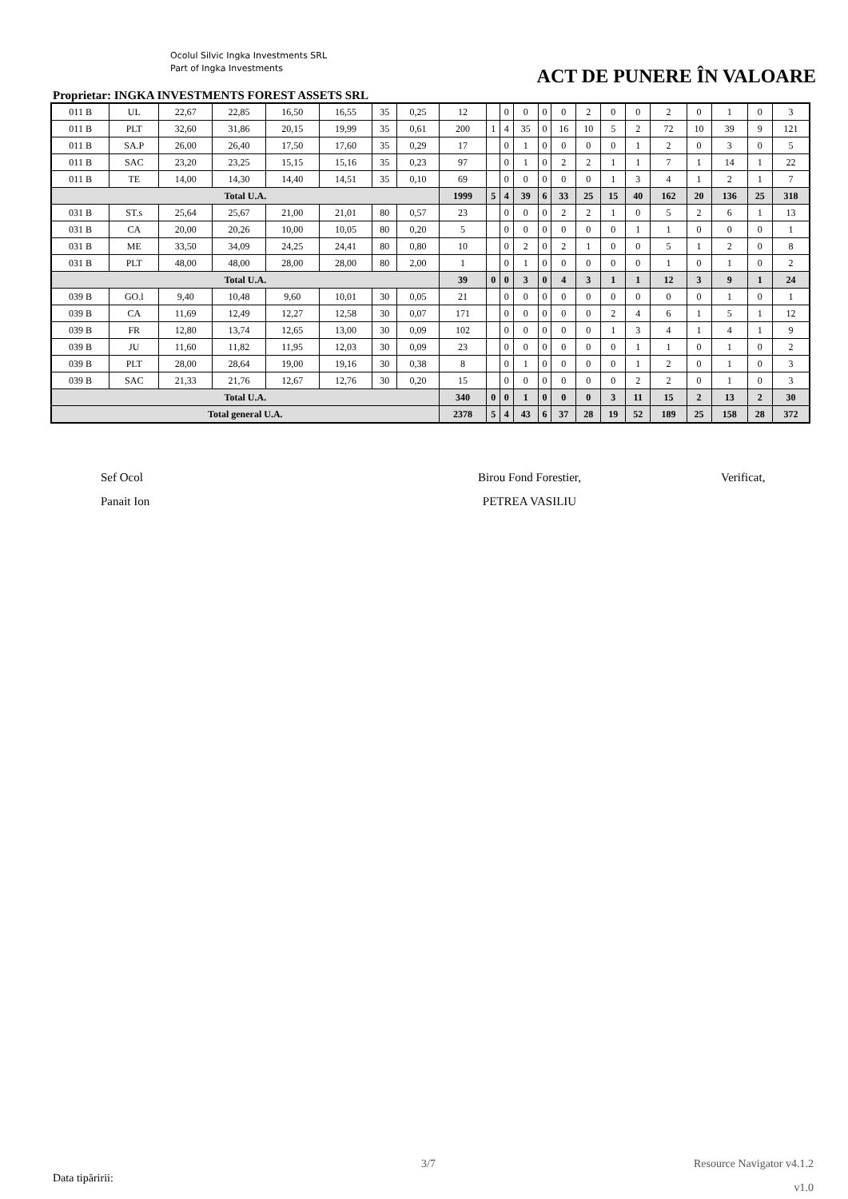Ocolul Silvic Ingka Investments SRL
Part of Ingka Investments
ACT DE PUNERE ÎN VALOARE
Proprietar: INGKA INVESTMENTS FOREST ASSETS SRL
| 011 B | UL | 22,67 | 22,85 | 16,50 | 16,55 | 35 | 0,25 | 12 | | 0 | 0 | 0 | 0 | 2 | 0 | 0 | 2 | 0 | 1 | 0 | 3 |
| 011 B | PLT | 32,60 | 31,86 | 20,15 | 19,99 | 35 | 0,61 | 200 | 1 | 4 | 35 | 0 | 16 | 10 | 5 | 2 | 72 | 10 | 39 | 9 | 121 |
| 011 B | SA.P | 26,00 | 26,40 | 17,50 | 17,60 | 35 | 0,29 | 17 | | 0 | 1 | 0 | 0 | 0 | 0 | 1 | 2 | 0 | 3 | 0 | 5 |
| 011 B | SAC | 23,20 | 23,25 | 15,15 | 15,16 | 35 | 0,23 | 97 | | 0 | 1 | 0 | 2 | 2 | 1 | 1 | 7 | 1 | 14 | 1 | 22 |
| 011 B | TE | 14,00 | 14,30 | 14,40 | 14,51 | 35 | 0,10 | 69 | | 0 | 0 | 0 | 0 | 0 | 1 | 3 | 4 | 1 | 2 | 1 | 7 |
| Total U.A. | | | | | | | | 1999 | 5 | 4 | 39 | 6 | 33 | 25 | 15 | 40 | 162 | 20 | 136 | 25 | 318 |
| 031 B | ST.s | 25,64 | 25,67 | 21,00 | 21,01 | 80 | 0,57 | 23 | | 0 | 0 | 0 | 2 | 2 | 1 | 0 | 5 | 2 | 6 | 1 | 13 |
| 031 B | CA | 20,00 | 20,26 | 10,00 | 10,05 | 80 | 0,20 | 5 | | 0 | 0 | 0 | 0 | 0 | 0 | 1 | 1 | 0 | 0 | 0 | 1 |
| 031 B | ME | 33,50 | 34,09 | 24,25 | 24,41 | 80 | 0,80 | 10 | | 0 | 2 | 0 | 2 | 1 | 0 | 0 | 5 | 1 | 2 | 0 | 8 |
| 031 B | PLT | 48,00 | 48,00 | 28,00 | 28,00 | 80 | 2,00 | 1 | | 0 | 1 | 0 | 0 | 0 | 0 | 0 | 1 | 0 | 1 | 0 | 2 |
| Total U.A. | | | | | | | | 39 | 0 | 0 | 3 | 0 | 4 | 3 | 1 | 1 | 12 | 3 | 9 | 1 | 24 |
| 039 B | GO.l | 9,40 | 10,48 | 9,60 | 10,01 | 30 | 0,05 | 21 | | 0 | 0 | 0 | 0 | 0 | 0 | 0 | 0 | 0 | 1 | 0 | 1 |
| 039 B | CA | 11,69 | 12,49 | 12,27 | 12,58 | 30 | 0,07 | 171 | | 0 | 0 | 0 | 0 | 0 | 2 | 4 | 6 | 1 | 5 | 1 | 12 |
| 039 B | FR | 12,80 | 13,74 | 12,65 | 13,00 | 30 | 0,09 | 102 | | 0 | 0 | 0 | 0 | 0 | 1 | 3 | 4 | 1 | 4 | 1 | 9 |
| 039 B | JU | 11,60 | 11,82 | 11,95 | 12,03 | 30 | 0,09 | 23 | | 0 | 0 | 0 | 0 | 0 | 0 | 1 | 1 | 0 | 1 | 0 | 2 |
| 039 B | PLT | 28,00 | 28,64 | 19,00 | 19,16 | 30 | 0,38 | 8 | | 0 | 1 | 0 | 0 | 0 | 0 | 1 | 2 | 0 | 1 | 0 | 3 |
| 039 B | SAC | 21,33 | 21,76 | 12,67 | 12,76 | 30 | 0,20 | 15 | | 0 | 0 | 0 | 0 | 0 | 0 | 2 | 2 | 0 | 1 | 0 | 3 |
| Total U.A. | | | | | | | | 340 | 0 | 0 | 1 | 0 | 0 | 0 | 3 | 11 | 15 | 2 | 13 | 2 | 30 |
| Total general U.A. | | | | | | | | 2378 | 5 | 4 | 43 | 6 | 37 | 28 | 19 | 52 | 189 | 25 | 158 | 28 | 372 |
Sef Ocol
Panait Ion
Birou Fond Forestier,
PETREA VASILIU
Verificat,
3/7 Resource Navigator v4.1.2
Data tipăririi:
v1.0